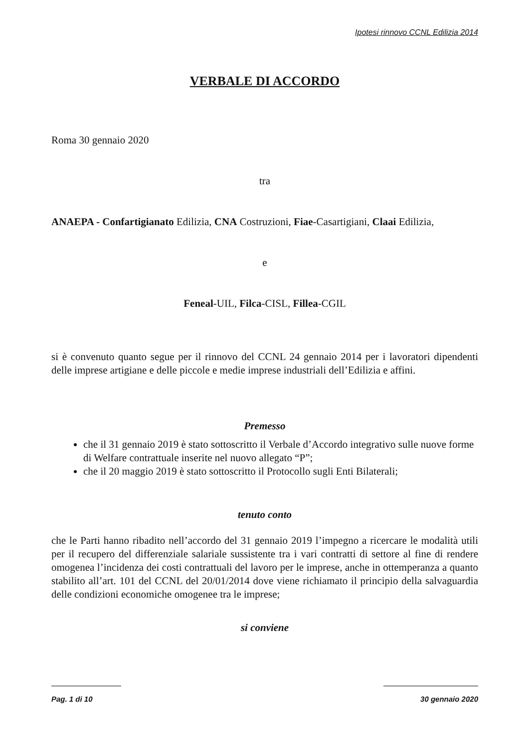Ipotesi rinnovo CCNL Edilizia 2014
VERBALE DI ACCORDO
Roma 30 gennaio 2020
tra
ANAEPA - Confartigianato Edilizia, CNA Costruzioni, Fiae-Casartigiani, Claai Edilizia,
e
Feneal-UIL, Filca-CISL, Fillea-CGIL
si è convenuto quanto segue per il rinnovo del CCNL 24 gennaio 2014 per i lavoratori dipendenti delle imprese artigiane e delle piccole e medie imprese industriali dell’Edilizia e affini.
Premesso
che il 31 gennaio 2019 è stato sottoscritto il Verbale d’Accordo integrativo sulle nuove forme di Welfare contrattuale inserite nel nuovo allegato “P”;
che il 20 maggio 2019 è stato sottoscritto il Protocollo sugli Enti Bilaterali;
tenuto conto
che le Parti hanno ribadito nell’accordo del 31 gennaio 2019 l’impegno a ricercare le modalità utili per il recupero del differenziale salariale sussistente tra i vari contratti di settore al fine di rendere omogenea l’incidenza dei costi contrattuali del lavoro per le imprese, anche in ottemperanza a quanto stabilito all’art. 101 del CCNL del 20/01/2014 dove viene richiamato il principio della salvaguardia delle condizioni economiche omogenee tra le imprese;
si conviene
Pag. 1 di 10 30 gennaio 2020